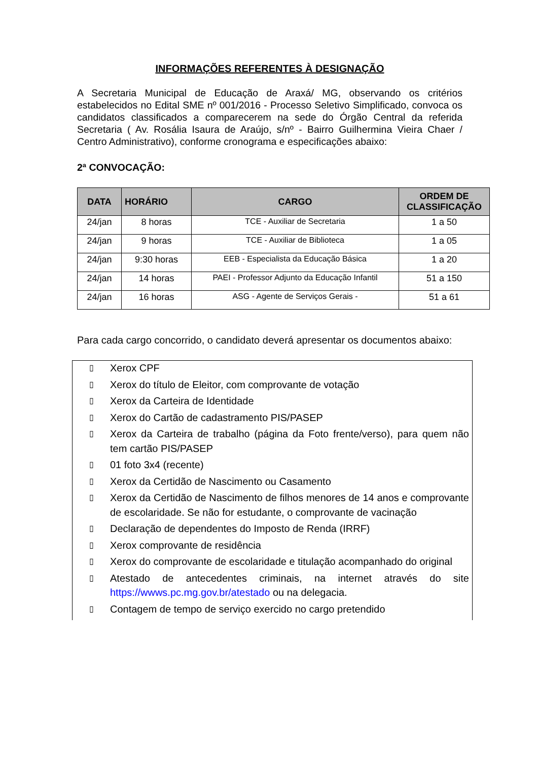INFORMAÇÕES REFERENTES À DESIGNAÇÃO
A Secretaria Municipal de Educação de Araxá/ MG, observando os critérios estabelecidos no Edital SME nº 001/2016 - Processo Seletivo Simplificado, convoca os candidatos classificados a comparecerem na sede do Órgão Central da referida Secretaria ( Av. Rosália Isaura de Araújo, s/nº - Bairro Guilhermina Vieira Chaer / Centro Administrativo), conforme cronograma e especificações abaixo:
2ª CONVOCAÇÃO:
| DATA | HORÁRIO | CARGO | ORDEM DE CLASSIFICAÇÃO |
| --- | --- | --- | --- |
| 24/jan | 8 horas | TCE - Auxiliar de Secretaria | 1 a 50 |
| 24/jan | 9 horas | TCE - Auxiliar de Biblioteca | 1 a 05 |
| 24/jan | 9:30 horas | EEB - Especialista da Educação Básica | 1 a 20 |
| 24/jan | 14 horas | PAEI - Professor Adjunto da Educação Infantil | 51 a 150 |
| 24/jan | 16 horas | ASG - Agente de Serviços Gerais - | 51 a 61 |
Para cada cargo concorrido, o candidato deverá apresentar os documentos abaixo:
▯ Xerox CPF
▯ Xerox do título de Eleitor, com comprovante de votação
▯ Xerox da Carteira de Identidade
▯ Xerox do Cartão de cadastramento PIS/PASEP
▯ Xerox da Carteira de trabalho (página da Foto frente/verso), para quem não tem cartão PIS/PASEP
▯ 01 foto 3x4 (recente)
▯ Xerox da Certidão de Nascimento ou Casamento
▯ Xerox da Certidão de Nascimento de filhos menores de 14 anos e comprovante de escolaridade. Se não for estudante, o comprovante de vacinação
▯ Declaração de dependentes do Imposto de Renda (IRRF)
▯ Xerox comprovante de residência
▯ Xerox do comprovante de escolaridade e titulação acompanhado do original
▯ Atestado de antecedentes criminais, na internet através do site https://wwws.pc.mg.gov.br/atestado ou na delegacia.
▯ Contagem de tempo de serviço exercido no cargo pretendido